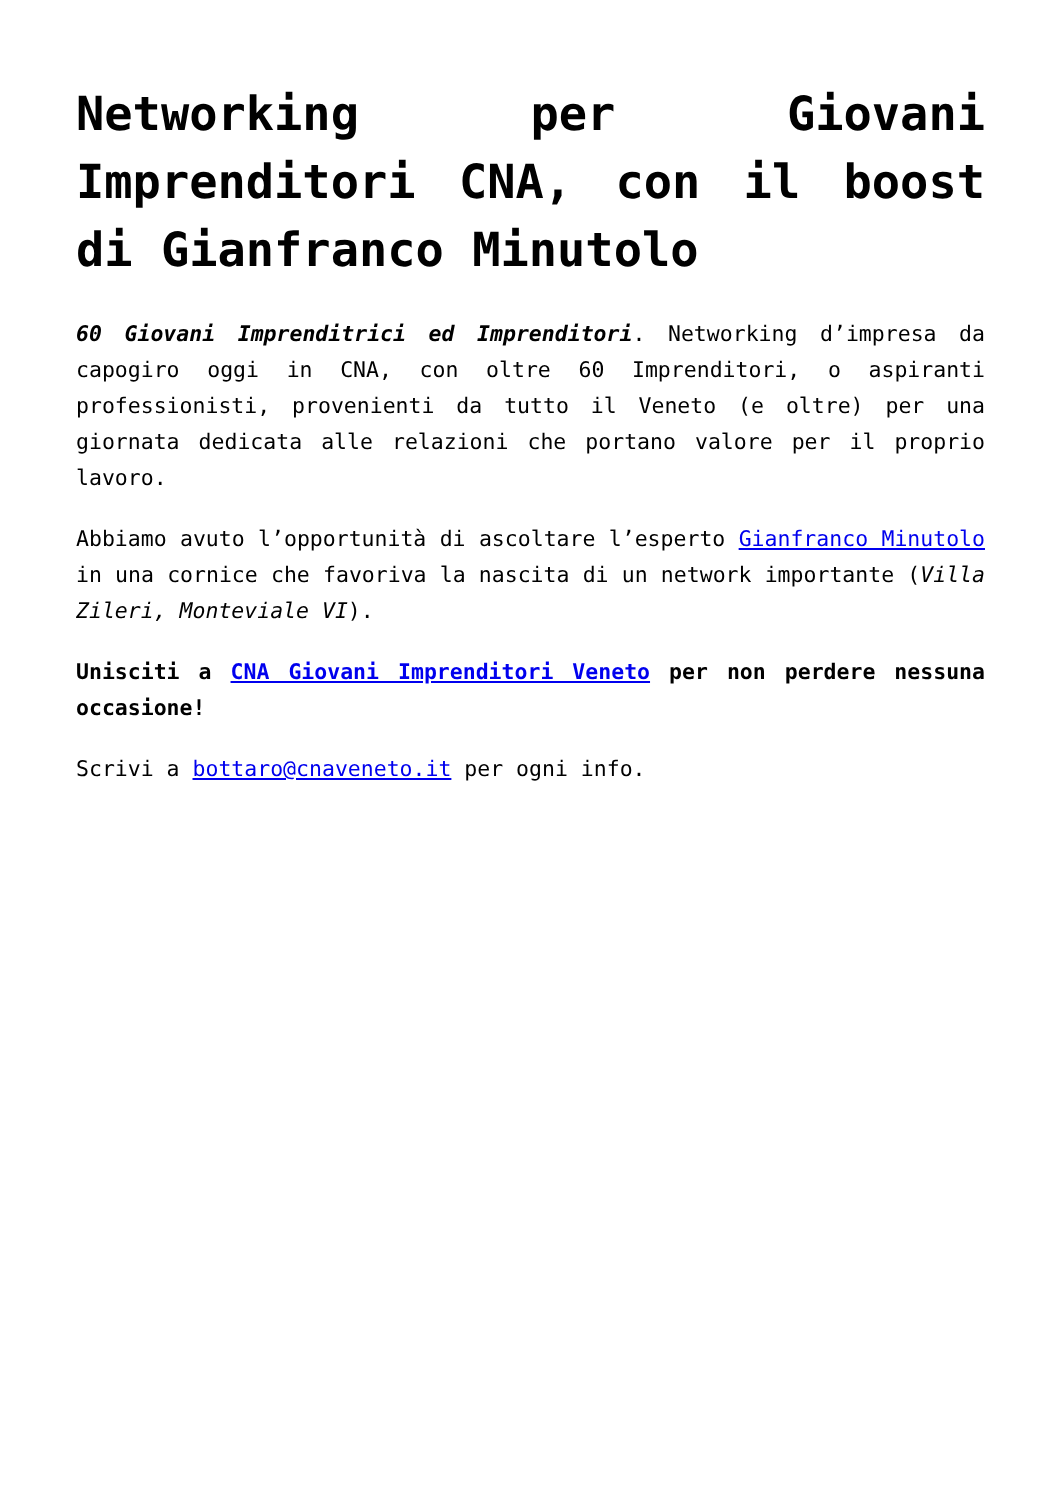Networking per Giovani Imprenditori CNA, con il boost di Gianfranco Minutolo
60 Giovani Imprenditrici ed Imprenditori. Networking d’impresa da capogiro oggi in CNA, con oltre 60 Imprenditori, o aspiranti professionisti, provenienti da tutto il Veneto (e oltre) per una giornata dedicata alle relazioni che portano valore per il proprio lavoro.
Abbiamo avuto l’opportunità di ascoltare l’esperto Gianfranco Minutolo in una cornice che favoriva la nascita di un network importante (Villa Zileri, Monteviale VI).
Unisciti a CNA Giovani Imprenditori Veneto per non perdere nessuna occasione!
Scrivi a bottaro@cnaveneto.it per ogni info.